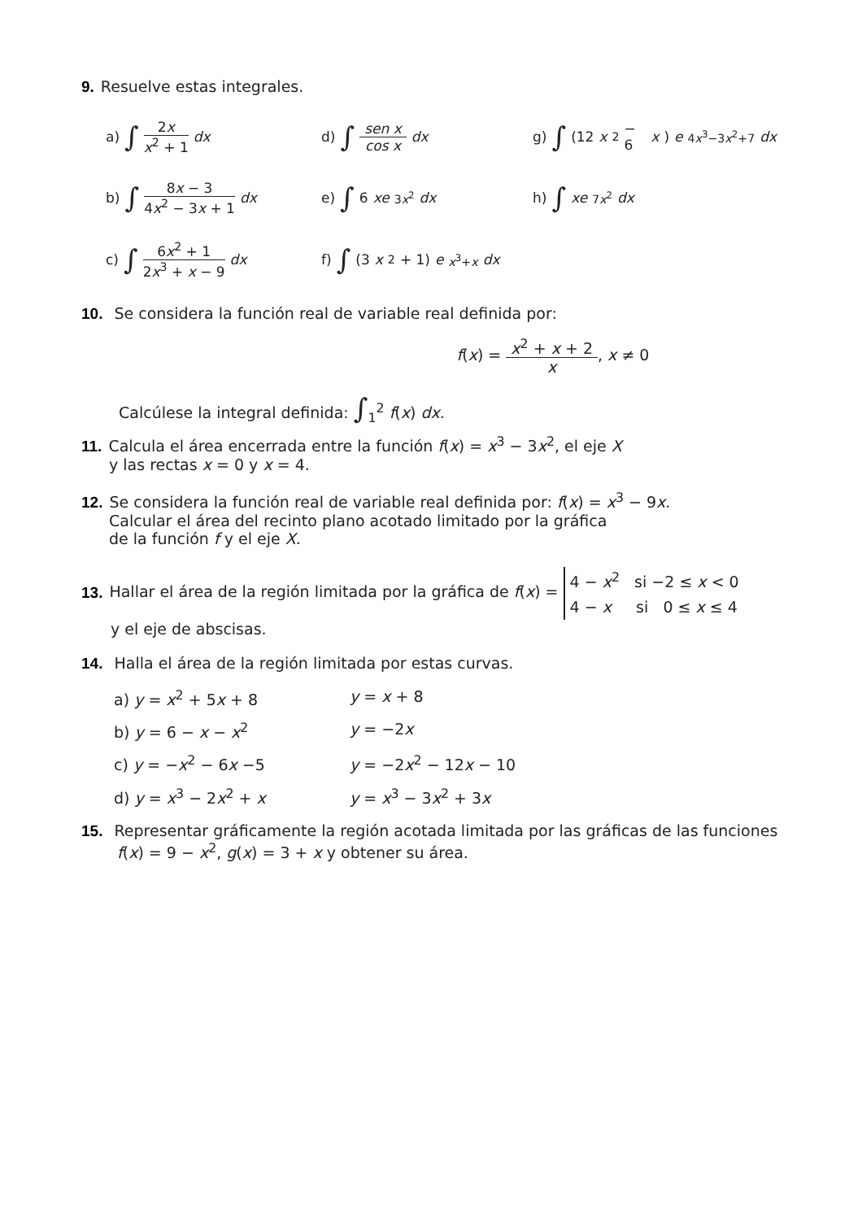9. Resuelve estas integrales.
a) ∫ 2x x<sup>2</sup> + 1 dx
d) ∫ sen x cos x dx
g) ∫ (12 x<sup>2</sup> − 6 x) e<sup>4x<sup>3</sup>−3x<sup>2</sup>+7</sup> dx
b) ∫ 8x − 3 4x<sup>2</sup> − 3x + 1 dx
e) ∫ 6 xe<sup>3x<sup>2</sup></sup> dx
h) ∫ xe<sup>7x<sup>2</sup></sup> dx
c) ∫ 6x<sup>2</sup> + 1 2x<sup>3</sup> + x − 9 dx
f) ∫ (3 x<sup>2</sup> + 1) e<sup>x<sup>3</sup>+x</sup> dx
10. Se considera la función real de variable real definida por:
f(x) = x<sup>2</sup> + x + 2 x, x ≠ 0
Calcúlese la integral definida: ∫<sub>1</sub><sup>2</sup> f(x) dx.
11. Calcula el área encerrada entre la función f(x) = x<sup>3</sup> − 3x<sup>2</sup>, el eje X
y las rectas x = 0 y x = 4.
12. Se considera la función real de variable real definida por: f(x) = x<sup>3</sup> − 9x.
Calcular el área del recinto plano acotado limitado por la gráfica
de la función f y el eje X.
13. Hallar el área de la región limitada por la gráfica de f(x) = 4 − x<sup>2</sup> si −2 ≤ x < 0
4 − x si 0 ≤ x ≤ 4
y el eje de abscisas.
14. Halla el área de la región limitada por estas curvas.
a) y = x<sup>2</sup> + 5x + 8
y = x + 8
b) y = 6 − x − x<sup>2</sup>
y = −2x
c) y = −x<sup>2</sup> − 6x −5
y = −2x<sup>2</sup> − 12x − 10
d) y = x<sup>3</sup> − 2x<sup>2</sup> + x
y = x<sup>3</sup> − 3x<sup>2</sup> + 3x
15. Representar gráficamente la región acotada limitada por las gráficas de las funciones
f(x) = 9 − x<sup>2</sup>, g(x) = 3 + x y obtener su área.